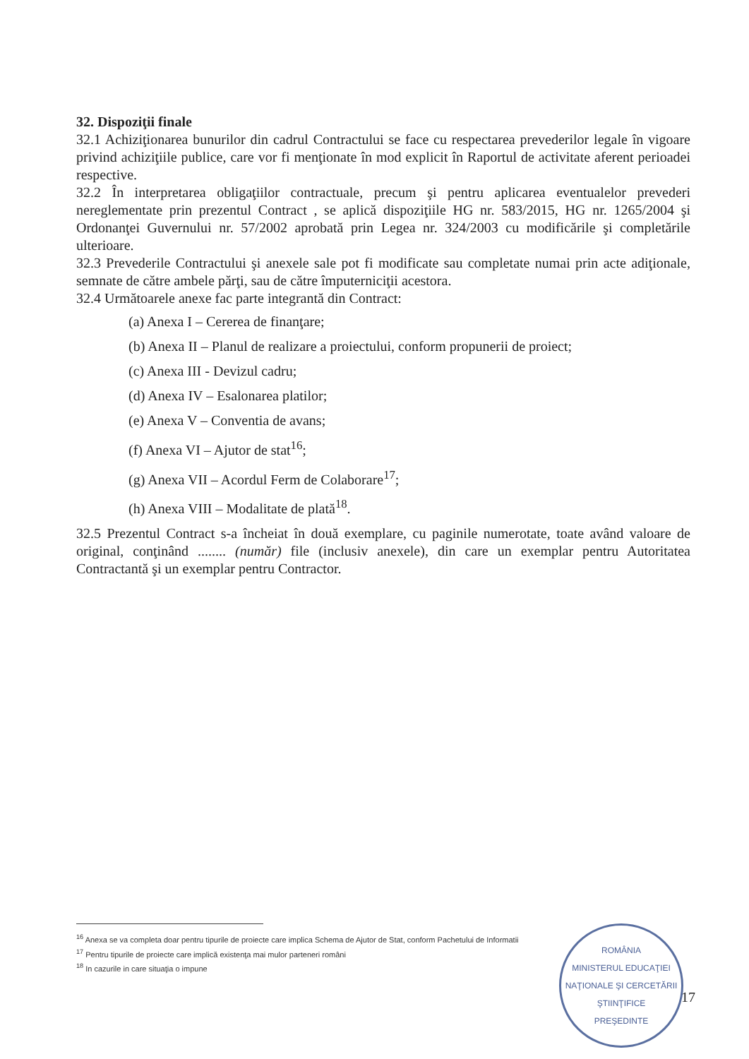32. Dispoziţii finale
32.1 Achiziţionarea bunurilor din cadrul Contractului se face cu respectarea prevederilor legale în vigoare privind achiziţiile publice, care vor fi menţionate în mod explicit în Raportul de activitate aferent perioadei respective.
32.2 În interpretarea obligaţiilor contractuale, precum şi pentru aplicarea eventualelor prevederi nereglementate prin prezentul Contract , se aplică dispoziţiile HG nr. 583/2015, HG nr. 1265/2004 şi Ordonanţei Guvernului nr. 57/2002 aprobată prin Legea nr. 324/2003 cu modificările şi completările ulterioare.
32.3 Prevederile Contractului şi anexele sale pot fi modificate sau completate numai prin acte adiţionale, semnate de către ambele părţi, sau de către împuterniciţii acestora.
32.4 Următoarele anexe fac parte integrantă din Contract:
(a) Anexa I – Cererea de finanţare;
(b) Anexa II – Planul de realizare a proiectului, conform propunerii de proiect;
(c) Anexa III - Devizul cadru;
(d) Anexa IV – Esalonarea platilor;
(e) Anexa V – Conventia de avans;
(f) Anexa VI – Ajutor de stat<sup>16</sup>;
(g) Anexa VII – Acordul Ferm de Colaborare<sup>17</sup>;
(h) Anexa VIII – Modalitate de plată<sup>18</sup>.
32.5 Prezentul Contract s-a încheiat în două exemplare, cu paginile numerotate, toate având valoare de original, conţinând ........ (număr) file (inclusiv anexele), din care un exemplar pentru Autoritatea Contractantă şi un exemplar pentru Contractor.
<sup>16</sup> Anexa se va completa doar pentru tipurile de proiecte care implica Schema de Ajutor de Stat, conform Pachetului de Informatii
<sup>17</sup> Pentru tipurile de proiecte care implică existenţa mai mulor parteneri români
<sup>18</sup> In cazurile in care situaţia o impune
ROMÂNIA
MINISTERUL EDUCAŢIEI NAŢIONALE ŞI CERCETĂRII ŞTIINŢIFICE
PREŞEDINTE
17